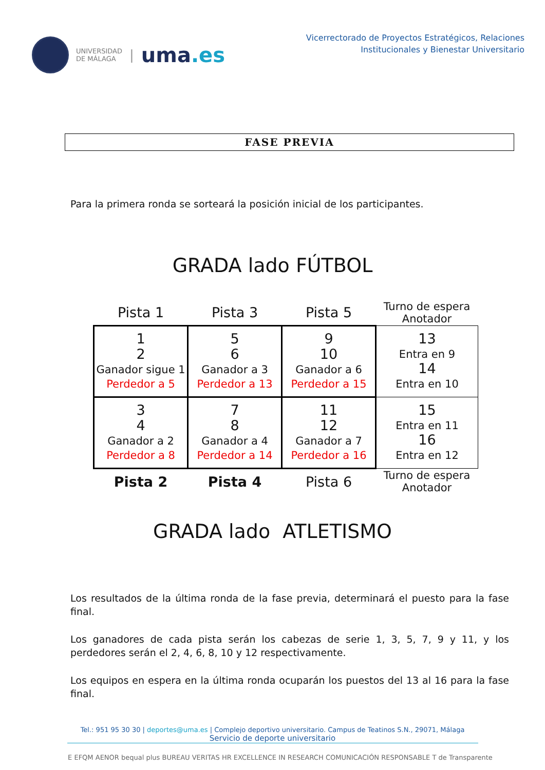UNIVERSIDAD
DE MÁLAGA
|
uma.es
Vicerrectorado de Proyectos Estratégicos, Relaciones
Institucionales y Bienestar Universitario
FASE PREVIA
Para la primera ronda se sorteará la posición inicial de los participantes.
GRADA lado FÚTBOL
| Pista 1 | Pista 3 | Pista 5 | Turno de espera Anotador |
| 1 2 Ganador sigue 1 Perdedor a 5 | 5 6 Ganador a 3 Perdedor a 13 | 9 10 Ganador a 6 Perdedor a 15 | 13 Entra en 9 14 Entra en 10 |
| 3 4 Ganador a 2 Perdedor a 8 | 7 8 Ganador a 4 Perdedor a 14 | 11 12 Ganador a 7 Perdedor a 16 | 15 Entra en 11 16 Entra en 12 |
| Pista 2 | Pista 4 | Pista 6 | Turno de espera Anotador |
GRADA lado ATLETISMO
Los resultados de la última ronda de la fase previa, determinará el puesto para la fase final.
Los ganadores de cada pista serán los cabezas de serie 1, 3, 5, 7, 9 y 11, y los perdedores serán el 2, 4, 6, 8, 10 y 12 respectivamente.
Los equipos en espera en la última ronda ocuparán los puestos del 13 al 16 para la fase final.
Tel.: 951 95 30 30 | deportes@uma.es | Complejo deportivo universitario. Campus de Teatinos S.N., 29071, Málaga
Servicio de deporte universitario
E EFQM AENOR bequal plus BUREAU VERITAS HR EXCELLENCE IN RESEARCH COMUNICACIÓN RESPONSABLE T de Transparente